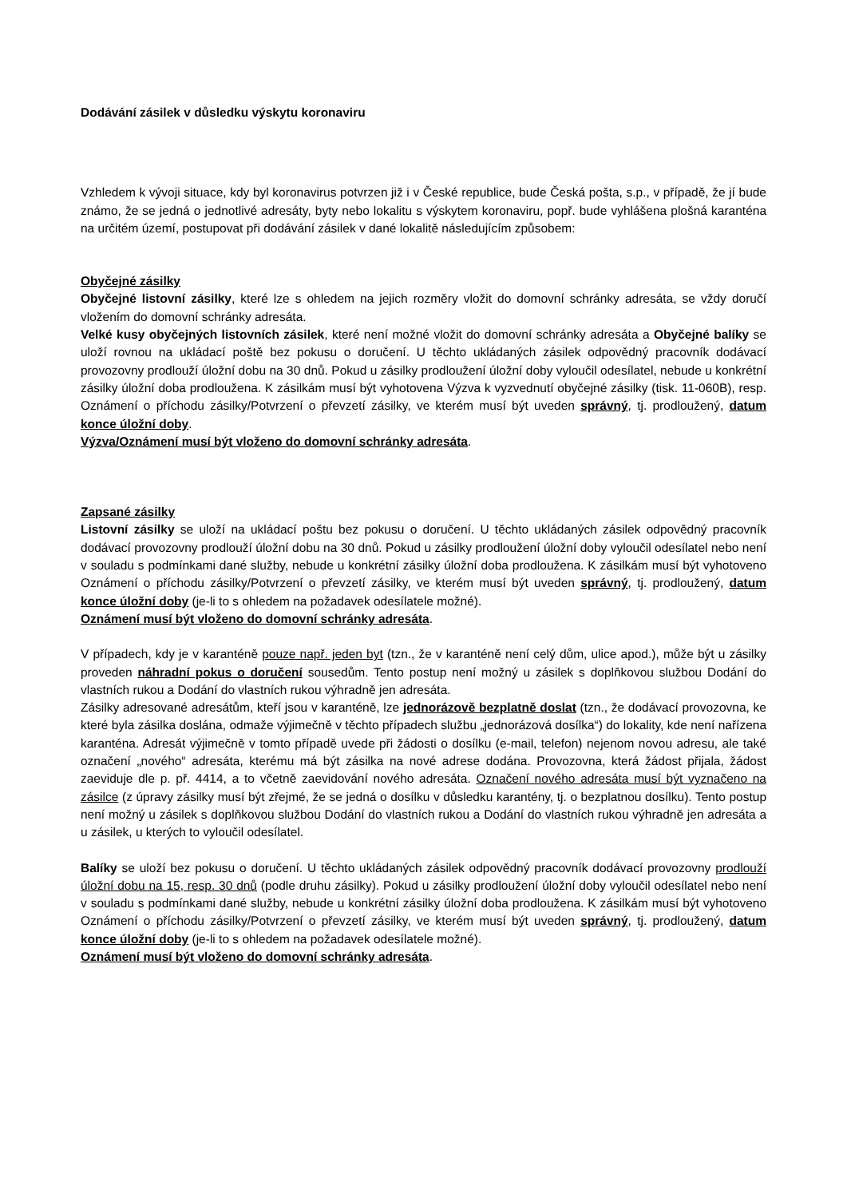Dodávání zásilek v důsledku výskytu koronaviru
Vzhledem k vývoji situace, kdy byl koronavirus potvrzen již i v České republice, bude Česká pošta, s.p., v případě, že jí bude známo, že se jedná o jednotlivé adresáty, byty nebo lokalitu s výskytem koronaviru, popř. bude vyhlášena plošná karanténa na určitém území, postupovat při dodávání zásilek v dané lokalitě následujícím způsobem:
Obyčejné zásilky
Obyčejné listovní zásilky, které lze s ohledem na jejich rozměry vložit do domovní schránky adresáta, se vždy doručí vložením do domovní schránky adresáta.
Velké kusy obyčejných listovních zásilek, které není možné vložit do domovní schránky adresáta a Obyčejné balíky se uloží rovnou na ukládací poště bez pokusu o doručení. U těchto ukládaných zásilek odpovědný pracovník dodávací provozovny prodlouží úložní dobu na 30 dnů. Pokud u zásilky prodloužení úložní doby vyloučil odesílatel, nebude u konkrétní zásilky úložní doba prodloužena. K zásilkám musí být vyhotovena Výzva k vyzvednutí obyčejné zásilky (tisk. 11-060B), resp. Oznámení o příchodu zásilky/Potvrzení o převzetí zásilky, ve kterém musí být uveden správný, tj. prodloužený, datum konce úložní doby.
Výzva/Oznámení musí být vloženo do domovní schránky adresáta.
Zapsané zásilky
Listovní zásilky se uloží na ukládací poštu bez pokusu o doručení. U těchto ukládaných zásilek odpovědný pracovník dodávací provozovny prodlouží úložní dobu na 30 dnů. Pokud u zásilky prodloužení úložní doby vyloučil odesílatel nebo není v souladu s podmínkami dané služby, nebude u konkrétní zásilky úložní doba prodloužena. K zásilkám musí být vyhotoveno Oznámení o příchodu zásilky/Potvrzení o převzetí zásilky, ve kterém musí být uveden správný, tj. prodloužený, datum konce úložní doby (je-li to s ohledem na požadavek odesílatele možné).
Oznámení musí být vloženo do domovní schránky adresáta.
V případech, kdy je v karanténě pouze např. jeden byt (tzn., že v karanténě není celý dům, ulice apod.), může být u zásilky proveden náhradní pokus o doručení sousedům. Tento postup není možný u zásilek s doplňkovou službou Dodání do vlastních rukou a Dodání do vlastních rukou výhradně jen adresáta.
Zásilky adresované adresátům, kteří jsou v karanténě, lze jednorázově bezplatně doslat (tzn., že dodávací provozovna, ke které byla zásilka doslána, odmaže výjimečně v těchto případech službu „jednorázová dosílka“) do lokality, kde není nařízena karanténa. Adresát výjimečně v tomto případě uvede při žádosti o dosílku (e-mail, telefon) nejenom novou adresu, ale také označení „nového“ adresáta, kterému má být zásilka na nové adrese dodána. Provozovna, která žádost přijala, žádost zaeviduje dle p. př. 4414, a to včetně zaevidování nového adresáta. Označení nového adresáta musí být vyznačeno na zásilce (z úpravy zásilky musí být zřejmé, že se jedná o dosílku v důsledku karantény, tj. o bezplatnou dosílku). Tento postup není možný u zásilek s doplňkovou službou Dodání do vlastních rukou a Dodání do vlastních rukou výhradně jen adresáta a u zásilek, u kterých to vyloučil odesílatel.
Balíky se uloží bez pokusu o doručení. U těchto ukládaných zásilek odpovědný pracovník dodávací provozovny prodlouží úložní dobu na 15, resp. 30 dnů (podle druhu zásilky). Pokud u zásilky prodloužení úložní doby vyloučil odesílatel nebo není v souladu s podmínkami dané služby, nebude u konkrétní zásilky úložní doba prodloužena. K zásilkám musí být vyhotoveno Oznámení o příchodu zásilky/Potvrzení o převzetí zásilky, ve kterém musí být uveden správný, tj. prodloužený, datum konce úložní doby (je-li to s ohledem na požadavek odesílatele možné).
Oznámení musí být vloženo do domovní schránky adresáta.